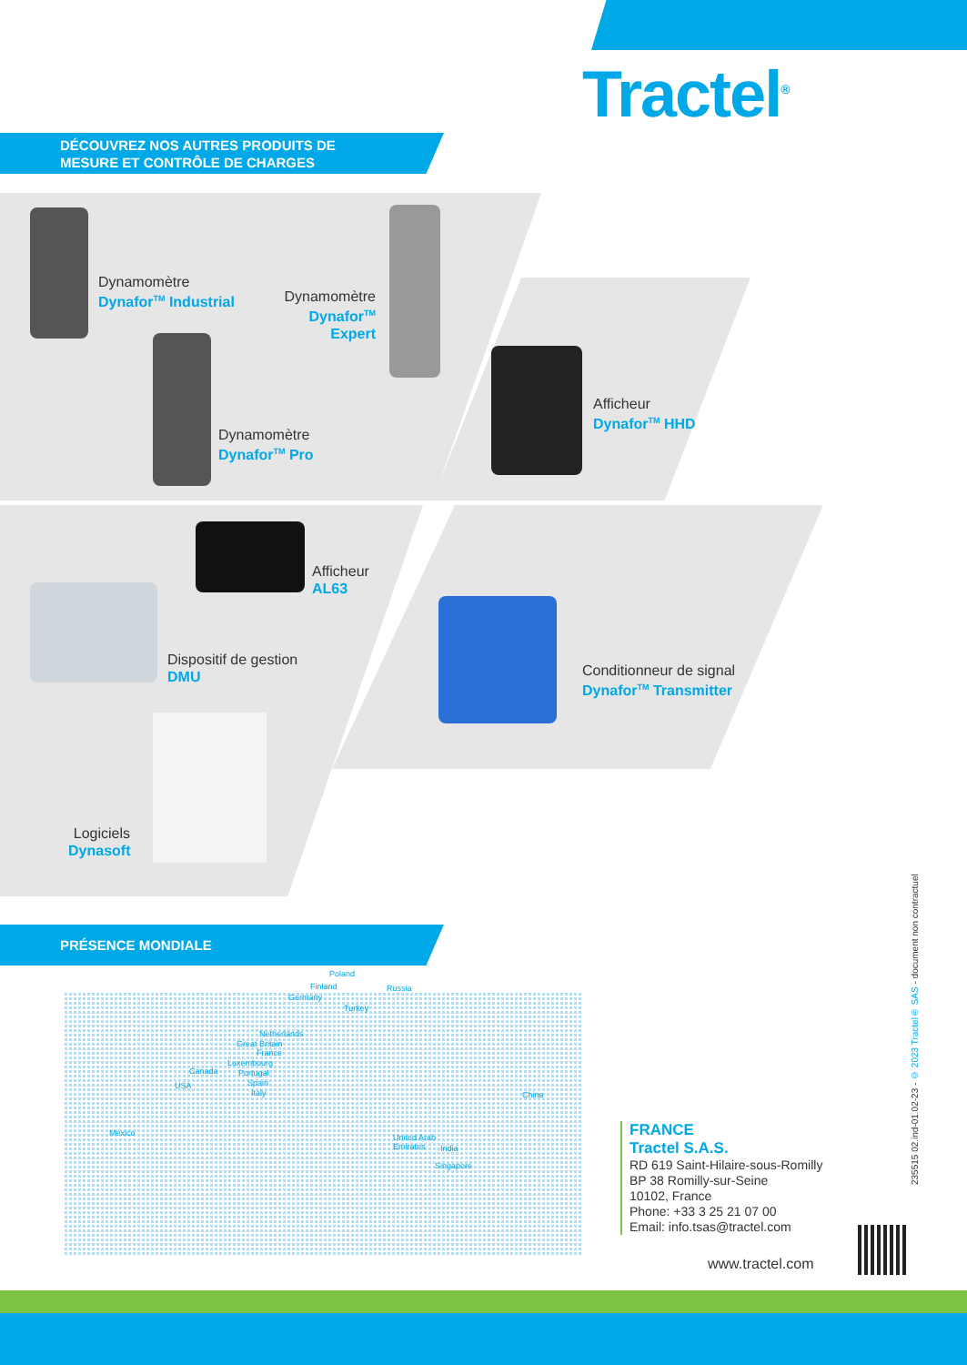Tractel<sup>®</sup>
DÉCOUVREZ NOS AUTRES PRODUITS DE
MESURE ET CONTRÔLE DE CHARGES
Dynamomètre
Dynafor<sup>TM</sup> Industrial
Dynamomètre
Dynafor<sup>TM</sup> Expert
Dynamomètre
Dynafor<sup>TM</sup> Pro
Afficheur
Dynafor<sup>TM</sup> HHD
Afficheur
AL63
Dispositif de gestion
DMU
Conditionneur de signal
Dynafor<sup>TM</sup> Transmitter
Logiciels
Dynasoft
PRÉSENCE MONDIALE
Poland
Finland Russia
Germany
Turkey
Netherlands
Great Britain
France
Luxembourg
Portugal
Spain
Italy
Canada
USA
China
México
United Arab
Emirates
India
Singapore
FRANCE
Tractel S.A.S.
RD 619 Saint-Hilaire-sous-Romilly
BP 38 Romilly-sur-Seine
10102, France
Phone: +33 3 25 21 07 00
Email: info.tsas@tractel.com
www.tractel.com
235515 02.ind-01.02-23 - © 2023 Tractel® SAS - document non contractuel